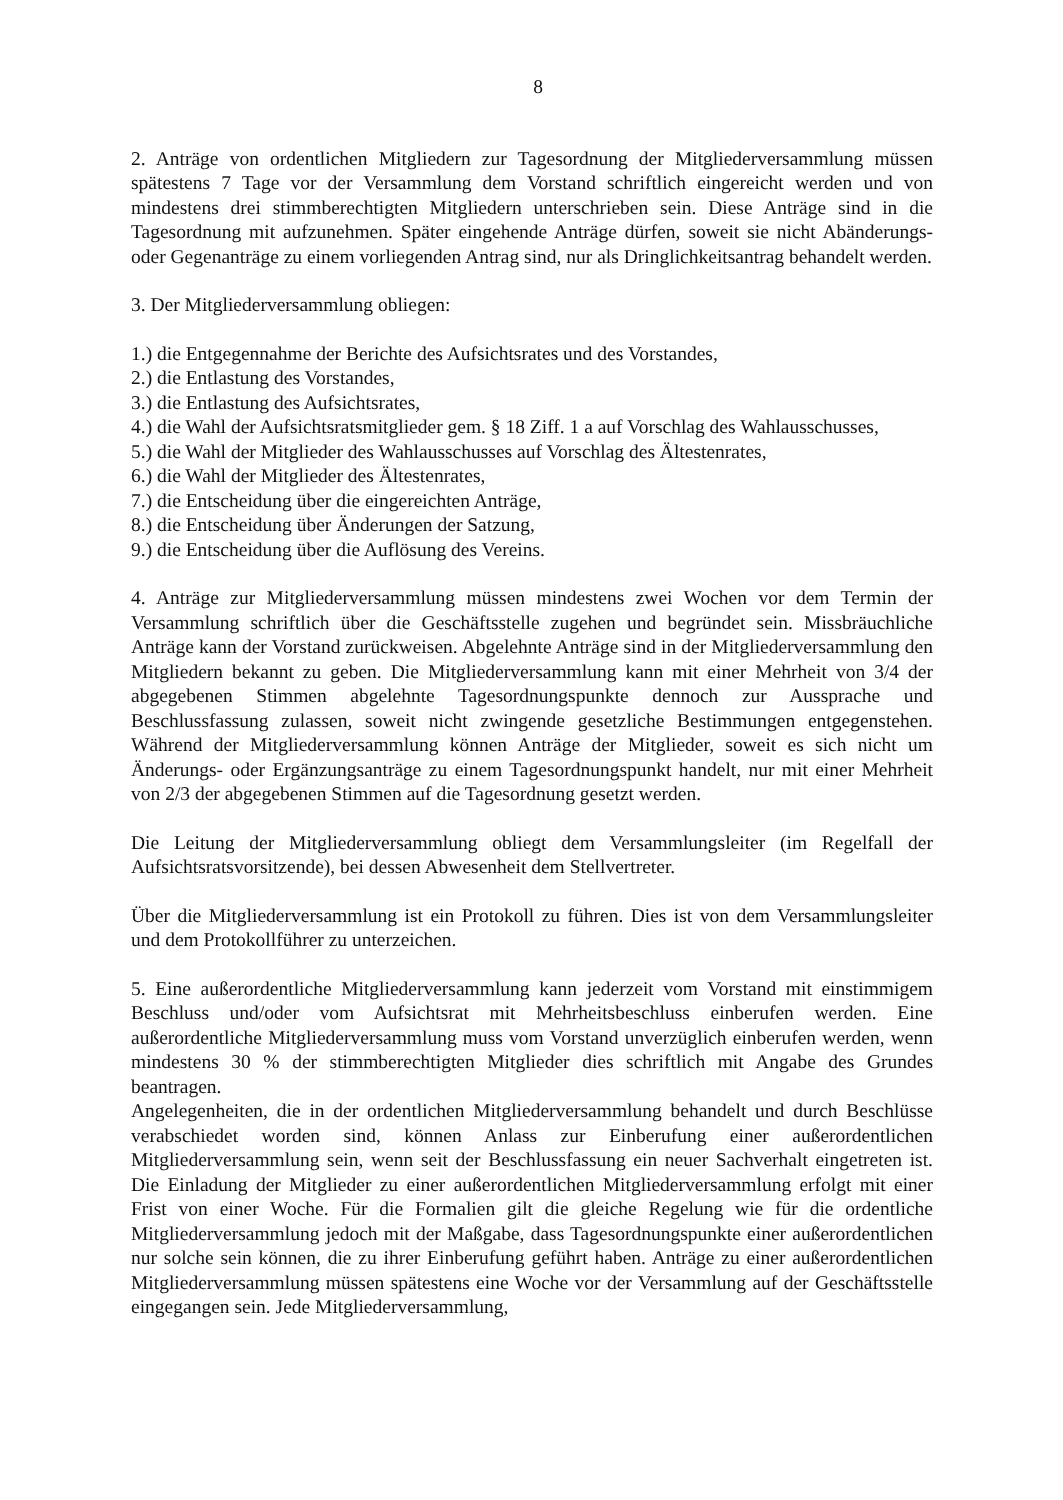8
2. Anträge von ordentlichen Mitgliedern zur Tagesordnung der Mitgliederversammlung müssen spätestens 7 Tage vor der Versammlung dem Vorstand schriftlich eingereicht werden und von mindestens drei stimmberechtigten Mitgliedern unterschrieben sein. Diese Anträge sind in die Tagesordnung mit aufzunehmen. Später eingehende Anträge dürfen, soweit sie nicht Abänderungs- oder Gegenanträge zu einem vorliegenden Antrag sind, nur als Dringlichkeitsantrag behandelt werden.
3. Der Mitgliederversammlung obliegen:
1.) die Entgegennahme der Berichte des Aufsichtsrates und des Vorstandes,
2.) die Entlastung des Vorstandes,
3.) die Entlastung des Aufsichtsrates,
4.) die Wahl der Aufsichtsratsmitglieder gem. § 18 Ziff. 1 a auf Vorschlag des Wahlausschusses,
5.) die Wahl der Mitglieder des Wahlausschusses auf Vorschlag des Ältestenrates,
6.) die Wahl der Mitglieder des Ältestenrates,
7.) die Entscheidung über die eingereichten Anträge,
8.) die Entscheidung über Änderungen der Satzung,
9.) die Entscheidung über die Auflösung des Vereins.
4. Anträge zur Mitgliederversammlung müssen mindestens zwei Wochen vor dem Termin der Versammlung schriftlich über die Geschäftsstelle zugehen und begründet sein. Missbräuchliche Anträge kann der Vorstand zurückweisen. Abgelehnte Anträge sind in der Mitgliederversammlung den Mitgliedern bekannt zu geben. Die Mitgliederversammlung kann mit einer Mehrheit von 3/4 der abgegebenen Stimmen abgelehnte Tagesordnungspunkte dennoch zur Aussprache und Beschlussfassung zulassen, soweit nicht zwingende gesetzliche Bestimmungen entgegenstehen. Während der Mitgliederversammlung können Anträge der Mitglieder, soweit es sich nicht um Änderungs- oder Ergänzungsanträge zu einem Tagesordnungspunkt handelt, nur mit einer Mehrheit von 2/3 der abgegebenen Stimmen auf die Tagesordnung gesetzt werden.
Die Leitung der Mitgliederversammlung obliegt dem Versammlungsleiter (im Regelfall der Aufsichtsratsvorsitzende), bei dessen Abwesenheit dem Stellvertreter.
Über die Mitgliederversammlung ist ein Protokoll zu führen. Dies ist von dem Versammlungsleiter und dem Protokollführer zu unterzeichen.
5. Eine außerordentliche Mitgliederversammlung kann jederzeit vom Vorstand mit einstimmigem Beschluss und/oder vom Aufsichtsrat mit Mehrheitsbeschluss einberufen werden. Eine außerordentliche Mitgliederversammlung muss vom Vorstand unverzüglich einberufen werden, wenn mindestens 30 % der stimmberechtigten Mitglieder dies schriftlich mit Angabe des Grundes beantragen.
Angelegenheiten, die in der ordentlichen Mitgliederversammlung behandelt und durch Beschlüsse verabschiedet worden sind, können Anlass zur Einberufung einer außerordentlichen Mitgliederversammlung sein, wenn seit der Beschlussfassung ein neuer Sachverhalt eingetreten ist. Die Einladung der Mitglieder zu einer außerordentlichen Mitgliederversammlung erfolgt mit einer Frist von einer Woche. Für die Formalien gilt die gleiche Regelung wie für die ordentliche Mitgliederversammlung jedoch mit der Maßgabe, dass Tagesordnungspunkte einer außerordentlichen nur solche sein können, die zu ihrer Einberufung geführt haben. Anträge zu einer außerordentlichen Mitgliederversammlung müssen spätestens eine Woche vor der Versammlung auf der Geschäftsstelle eingegangen sein. Jede Mitgliederversammlung,